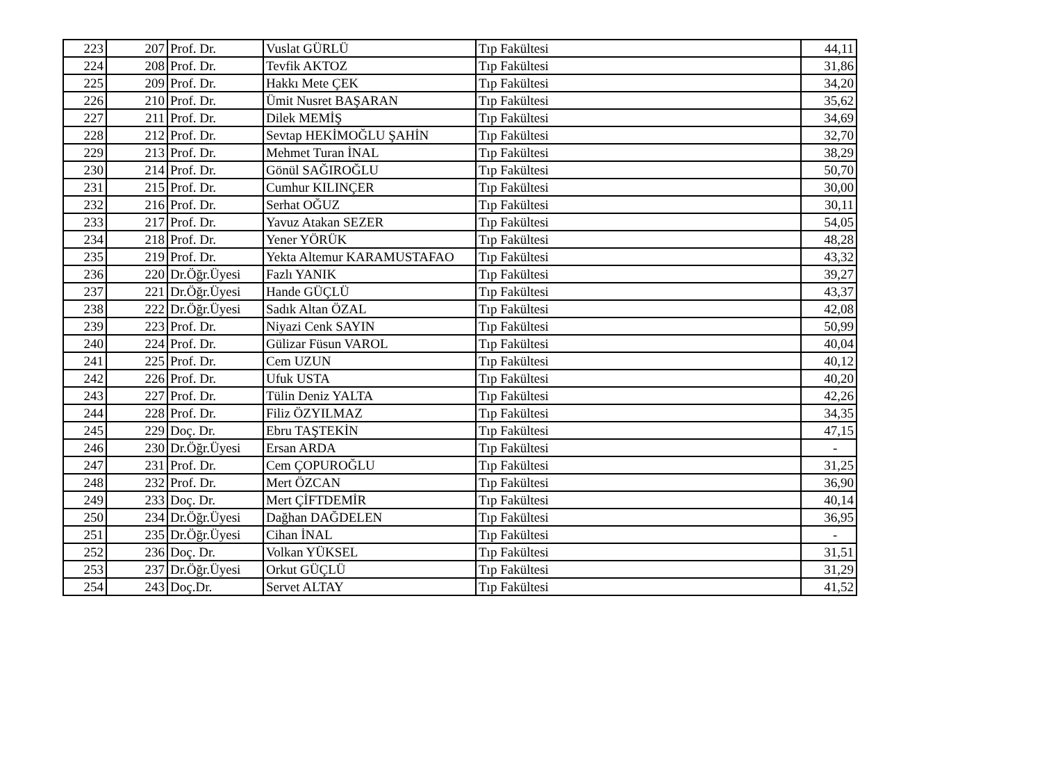| 223 | 207 | Prof. Dr. | Vuslat GÜRLÜ | Tıp Fakültesi | 44,11 |
| 224 | 208 | Prof. Dr. | Tevfik AKTOZ | Tıp Fakültesi | 31,86 |
| 225 | 209 | Prof. Dr. | Hakkı Mete ÇEK | Tıp Fakültesi | 34,20 |
| 226 | 210 | Prof. Dr. | Ümit Nusret BAŞARAN | Tıp Fakültesi | 35,62 |
| 227 | 211 | Prof. Dr. | Dilek MEMİŞ | Tıp Fakültesi | 34,69 |
| 228 | 212 | Prof. Dr. | Sevtap HEKİMOĞLU ŞAHİN | Tıp Fakültesi | 32,70 |
| 229 | 213 | Prof. Dr. | Mehmet Turan İNAL | Tıp Fakültesi | 38,29 |
| 230 | 214 | Prof. Dr. | Gönül SAĞIROĞLU | Tıp Fakültesi | 50,70 |
| 231 | 215 | Prof. Dr. | Cumhur KILINÇER | Tıp Fakültesi | 30,00 |
| 232 | 216 | Prof. Dr. | Serhat OĞUZ | Tıp Fakültesi | 30,11 |
| 233 | 217 | Prof. Dr. | Yavuz Atakan SEZER | Tıp Fakültesi | 54,05 |
| 234 | 218 | Prof. Dr. | Yener YÖRÜK | Tıp Fakültesi | 48,28 |
| 235 | 219 | Prof. Dr. | Yekta Altemur KARAMUSTAFAO | Tıp Fakültesi | 43,32 |
| 236 | 220 | Dr.Öğr.Üyesi | Fazlı YANIK | Tıp Fakültesi | 39,27 |
| 237 | 221 | Dr.Öğr.Üyesi | Hande GÜÇLÜ | Tıp Fakültesi | 43,37 |
| 238 | 222 | Dr.Öğr.Üyesi | Sadık Altan ÖZAL | Tıp Fakültesi | 42,08 |
| 239 | 223 | Prof. Dr. | Niyazi Cenk SAYIN | Tıp Fakültesi | 50,99 |
| 240 | 224 | Prof. Dr. | Gülizar Füsun VAROL | Tıp Fakültesi | 40,04 |
| 241 | 225 | Prof. Dr. | Cem UZUN | Tıp Fakültesi | 40,12 |
| 242 | 226 | Prof. Dr. | Ufuk USTA | Tıp Fakültesi | 40,20 |
| 243 | 227 | Prof. Dr. | Tülin Deniz YALTA | Tıp Fakültesi | 42,26 |
| 244 | 228 | Prof. Dr. | Filiz ÖZYILMAZ | Tıp Fakültesi | 34,35 |
| 245 | 229 | Doç. Dr. | Ebru TAŞTEKİN | Tıp Fakültesi | 47,15 |
| 246 | 230 | Dr.Öğr.Üyesi | Ersan ARDA | Tıp Fakültesi | - |
| 247 | 231 | Prof. Dr. | Cem ÇOPUROĞLU | Tıp Fakültesi | 31,25 |
| 248 | 232 | Prof. Dr. | Mert ÖZCAN | Tıp Fakültesi | 36,90 |
| 249 | 233 | Doç. Dr. | Mert ÇİFTDEMİR | Tıp Fakültesi | 40,14 |
| 250 | 234 | Dr.Öğr.Üyesi | Dağhan DAĞDELEN | Tıp Fakültesi | 36,95 |
| 251 | 235 | Dr.Öğr.Üyesi | Cihan İNAL | Tıp Fakültesi | - |
| 252 | 236 | Doç. Dr. | Volkan YÜKSEL | Tıp Fakültesi | 31,51 |
| 253 | 237 | Dr.Öğr.Üyesi | Orkut GÜÇLÜ | Tıp Fakültesi | 31,29 |
| 254 | 243 | Doç.Dr. | Servet ALTAY | Tıp Fakültesi | 41,52 |